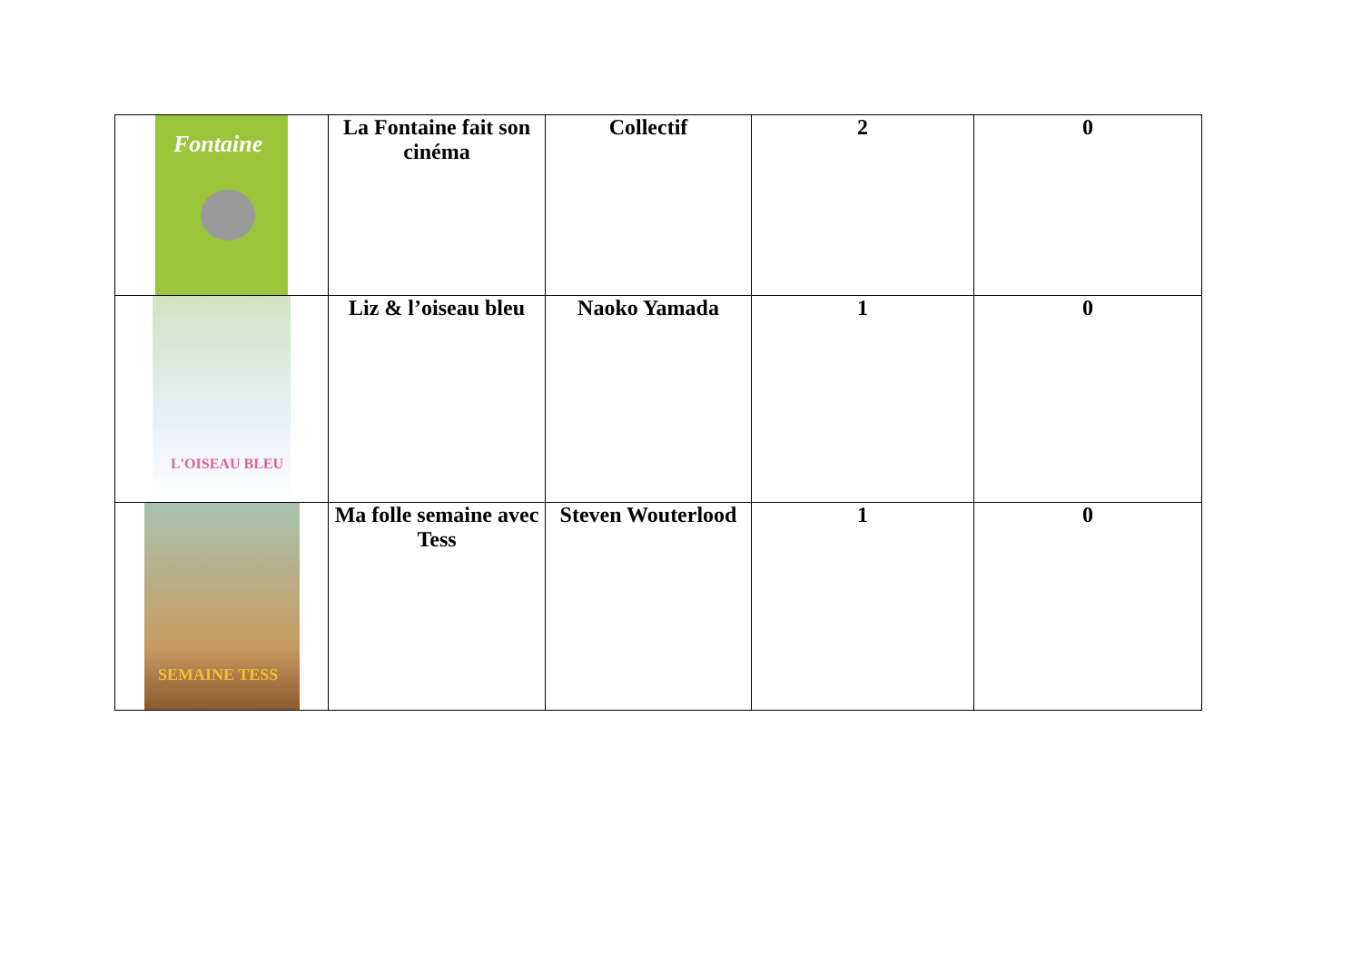| Fontaine | La Fontaine fait son cinéma | Collectif | 2 | 0 |
| L'OISEAU BLEU | Liz & l’oiseau bleu | Naoko Yamada | 1 | 0 |
| SEMAINE TESS | Ma folle semaine avec Tess | Steven Wouterlood | 1 | 0 |